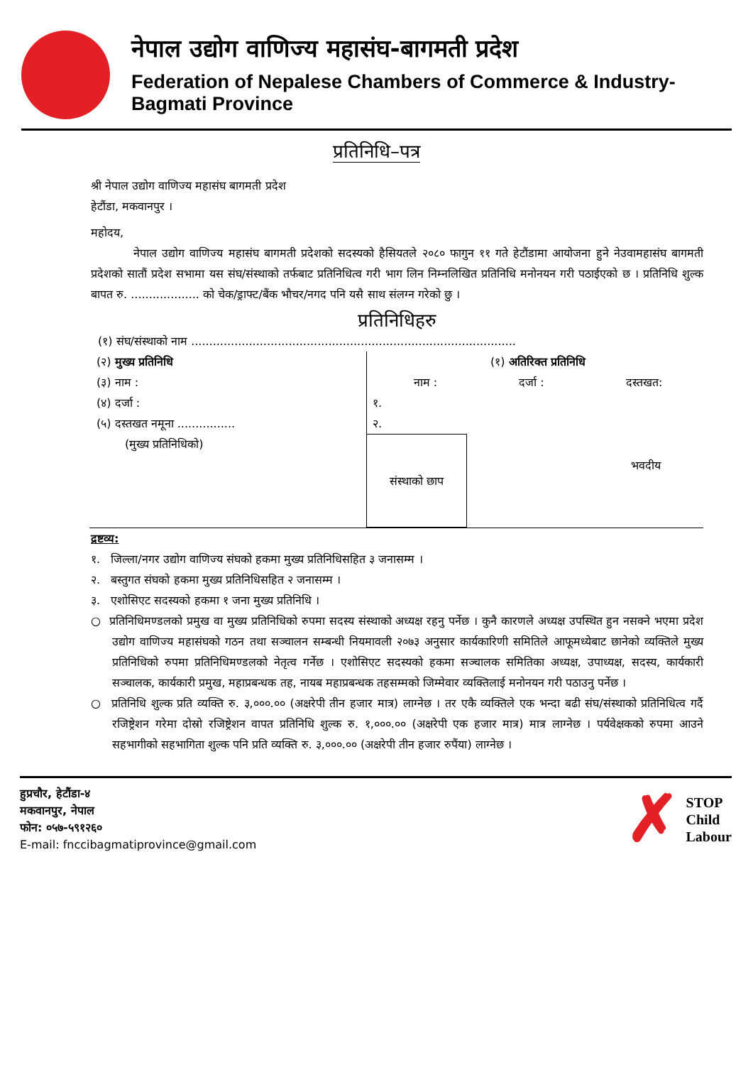नेपाल उद्योग वाणिज्य महासंघ-बागमती प्रदेश
Federation of Nepalese Chambers of Commerce & Industry-Bagmati Province
प्रतिनिधि–पत्र
श्री नेपाल उद्योग वाणिज्य महासंघ बागमती प्रदेश
हेटौंडा, मकवानपुर ।
महोदय,
नेपाल उद्योग वाणिज्य महासंघ बागमती प्रदेशको सदस्यको हैसियतले २०८० फागुन ११ गते हेटौंडामा आयोजना हुने नेउवामहासंघ बागमती प्रदेशको सातौं प्रदेश सभामा यस संघ/संस्थाको तर्फबाट प्रतिनिधित्व गरी भाग लिन निम्नलिखित प्रतिनिधि मनोनयन गरी पठाईएको छ । प्रतिनिधि शुल्क बापत रु. ................... को चेक/ड्राफ्ट/बैंक भौचर/नगद पनि यसै साथ संलग्न गरेको छु ।
प्रतिनिधिहरु
(१) संघ/संस्थाको नाम ..........................................................................................
(२) मुख्य प्रतिनिधि
(३) नाम :
(४) दर्जा :
(५) दस्तखत नमूना ................
(मुख्य प्रतिनिधिको)
(१) अतिरिक्त प्रतिनिधि
नाम : दर्जा : दस्तखत:
१.
२.
संस्थाको छाप
भवदीय
द्रष्टव्य:
१. जिल्ला/नगर उद्योग वाणिज्य संघको हकमा मुख्य प्रतिनिधिसहित ३ जनासम्म ।
२. बस्तुगत संघको हकमा मुख्य प्रतिनिधिसहित २ जनासम्म ।
३. एशोसिएट सदस्यको हकमा १ जना मुख्य प्रतिनिधि ।
○ प्रतिनिधिमण्डलको प्रमुख वा मुख्य प्रतिनिधिको रुपमा सदस्य संस्थाको अध्यक्ष रहनु पर्नेछ । कुनै कारणले अध्यक्ष उपस्थित हुन नसक्ने भएमा प्रदेश उद्योग वाणिज्य महासंघको गठन तथा सञ्चालन सम्बन्धी नियमावली २०७३ अनुसार कार्यकारिणी समितिले आफूमध्येबाट छानेको व्यक्तिले मुख्य प्रतिनिधिको रुपमा प्रतिनिधिमण्डलको नेतृत्व गर्नेछ । एशोसिएट सदस्यको हकमा सञ्चालक समितिका अध्यक्ष, उपाध्यक्ष, सदस्य, कार्यकारी सञ्चालक, कार्यकारी प्रमुख, महाप्रबन्धक तह, नायब महाप्रबन्धक तहसम्मको जिम्मेवार व्यक्तिलाई मनोनयन गरी पठाउनु पर्नेछ ।
○ प्रतिनिधि शुल्क प्रति व्यक्ति रु. ३,०००.०० (अक्षरेपी तीन हजार मात्र) लाग्नेछ । तर एकै व्यक्तिले एक भन्दा बढी संघ/संस्थाको प्रतिनिधित्व गर्दै रजिष्ट्रेशन गरेमा दोस्रो रजिष्ट्रेशन वापत प्रतिनिधि शुल्क रु. १,०००.०० (अक्षरेपी एक हजार मात्र) मात्र लाग्नेछ । पर्यवेक्षकको रुपमा आउने सहभागीको सहभागिता शुल्क पनि प्रति व्यक्ति रु. ३,०००.०० (अक्षरेपी तीन हजार रुपैंया) लाग्नेछ ।
हुप्रचौर, हेटौंडा-४
मकवानपुर, नेपाल
फोन: ०५७-५९१२६०
E-mail: fnccibagmatiprovince@gmail.com
✗ STOP
Child
Labour